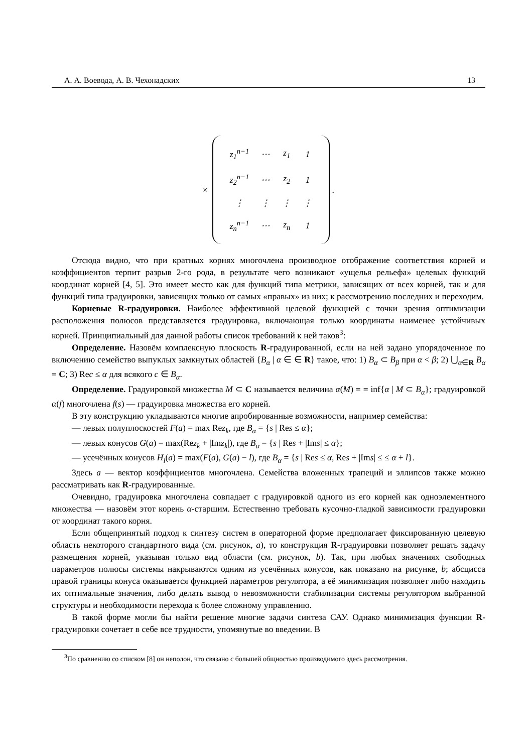А. А. Воевода, А. В. Чехонадских 13
×
| z<sub>1</sub><sup>n−1</sup> | ⋯ | z<sub>1</sub> | 1 |
| z<sub>2</sub><sup>n−1</sup> | ⋯ | z<sub>2</sub> | 1 |
| ⋮ | ⋮ | ⋮ | ⋮ |
| z<sub>n</sub><sup>n−1</sup> | ⋯ | z<sub>n</sub> | 1 |
.
Отсюда видно, что при кратных корнях многочлена производное отображение соответствия корней и коэффициентов терпит разрыв 2-го рода, в результате чего возникают «ущелья рельефа» целевых функций координат корней [4, 5]. Это имеет место как для функций типа метрики, зависящих от всех корней, так и для функций типа градуировки, зависящих только от самых «правых» из них; к рассмотрению последних и переходим.
Корневые R-градуировки. Наиболее эффективной целевой функцией с точки зрения оптимизации расположения полюсов представляется градуировка, включающая только координаты наименее устойчивых корней. Принципиальный для данной работы список требований к ней таков<sup>3</sup>:
Определение. Назовём комплексную плоскость R-градуированной, если на ней задано упорядоченное по включению семейство выпуклых замкнутых областей {B<sub>α</sub> | α ∈ ∈ R} такое, что: 1) B<sub>α</sub> ⊂ B<sub>β</sub> при α < β; 2) ⋃<sub>α∈R</sub> B<sub>α</sub> = C; 3) Rec ≤ α для всякого c ∈ B<sub>α</sub>.
Определение. Градуировкой множества M ⊂ C называется величина α(M) = = inf{α | M ⊂ B<sub>α</sub>}; градуировкой α(f) многочлена f(s) — градуировка множества его корней.
В эту конструкцию укладываются многие апробированные возможности, например семейства:
— левых полуплоскостей F(a) = max Rez<sub>k</sub>, где B<sub>α</sub> = {s | Res ≤ α};
— левых конусов G(a) = max(Rez<sub>k</sub> + |Imz<sub>k</sub>|), где B<sub>α</sub> = {s | Res + |Ims| ≤ α};
— усечённых конусов H<sub>l</sub>(a) = max(F(a), G(a) − l), где B<sub>α</sub> = {s | Res ≤ α, Res + |Ims| ≤ ≤ α + l}.
Здесь a — вектор коэффициентов многочлена. Семейства вложенных трапеций и эллипсов также можно рассматривать как R-градуированные.
Очевидно, градуировка многочлена совпадает с градуировкой одного из его корней как одноэлементного множества — назовём этот корень α-старшим. Естественно требовать кусочно-гладкой зависимости градуировки от координат такого корня.
Если общепринятый подход к синтезу систем в операторной форме предполагает фиксированную целевую область некоторого стандартного вида (см. рисунок, a), то конструкция R-градуировки позволяет решать задачу размещения корней, указывая только вид области (см. рисунок, b). Так, при любых значениях свободных параметров полюсы системы накрываются одним из усечённых конусов, как показано на рисунке, b; абсцисса правой границы конуса оказывается функцией параметров регулятора, а её минимизация позволяет либо находить их оптимальные значения, либо делать вывод о невозможности стабилизации системы регулятором выбранной структуры и необходимости перехода к более сложному управлению.
В такой форме могли бы найти решение многие задачи синтеза САУ. Однако минимизация функции R-градуировки сочетает в себе все трудности, упомянутые во введении. В
<sup>3</sup> По сравнению со списком [8] он неполон, что связано с большей общностью производимого здесь рассмотрения.